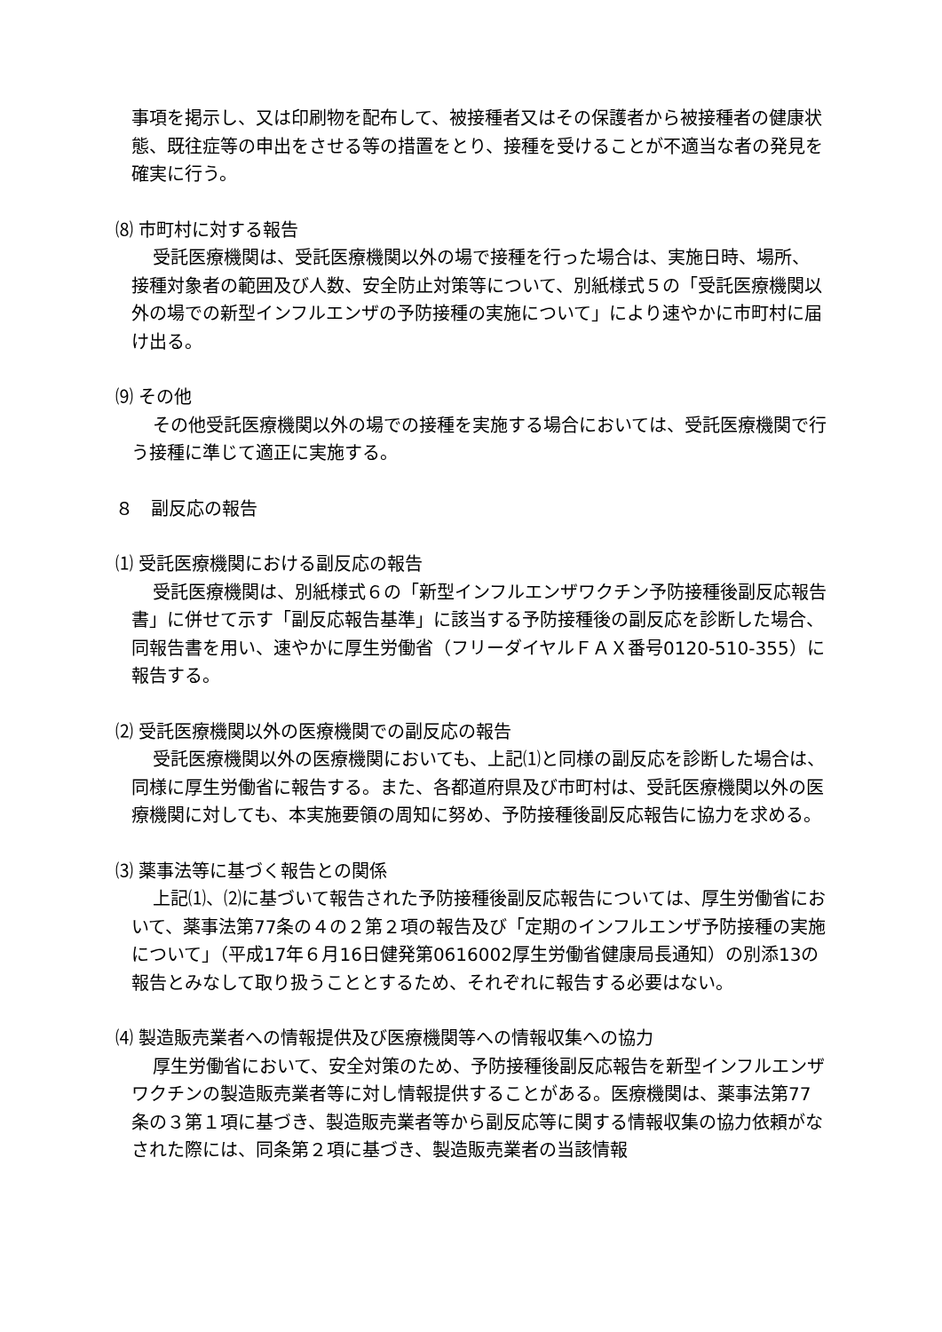事項を掲示し、又は印刷物を配布して、被接種者又はその保護者から被接種者の健康状態、既往症等の申出をさせる等の措置をとり、接種を受けることが不適当な者の発見を確実に行う。
⑻ 市町村に対する報告
受託医療機関は、受託医療機関以外の場で接種を行った場合は、実施日時、場所、接種対象者の範囲及び人数、安全防止対策等について、別紙様式５の「受託医療機関以外の場での新型インフルエンザの予防接種の実施について」により速やかに市町村に届け出る。
⑼ その他
その他受託医療機関以外の場での接種を実施する場合においては、受託医療機関で行う接種に準じて適正に実施する。
８　副反応の報告
⑴ 受託医療機関における副反応の報告
受託医療機関は、別紙様式６の「新型インフルエンザワクチン予防接種後副反応報告書」に併せて示す「副反応報告基準」に該当する予防接種後の副反応を診断した場合、同報告書を用い、速やかに厚生労働省（フリーダイヤルＦＡＸ番号0120-510-355）に報告する。
⑵ 受託医療機関以外の医療機関での副反応の報告
受託医療機関以外の医療機関においても、上記⑴と同様の副反応を診断した場合は、同様に厚生労働省に報告する。また、各都道府県及び市町村は、受託医療機関以外の医療機関に対しても、本実施要領の周知に努め、予防接種後副反応報告に協力を求める。
⑶ 薬事法等に基づく報告との関係
上記⑴、⑵に基づいて報告された予防接種後副反応報告については、厚生労働省において、薬事法第77条の４の２第２項の報告及び「定期のインフルエンザ予防接種の実施について」（平成17年６月16日健発第0616002厚生労働省健康局長通知）の別添13の報告とみなして取り扱うこととするため、それぞれに報告する必要はない。
⑷ 製造販売業者への情報提供及び医療機関等への情報収集への協力
厚生労働省において、安全対策のため、予防接種後副反応報告を新型インフルエンザワクチンの製造販売業者等に対し情報提供することがある。医療機関は、薬事法第77条の３第１項に基づき、製造販売業者等から副反応等に関する情報収集の協力依頼がなされた際には、同条第２項に基づき、製造販売業者の当該情報